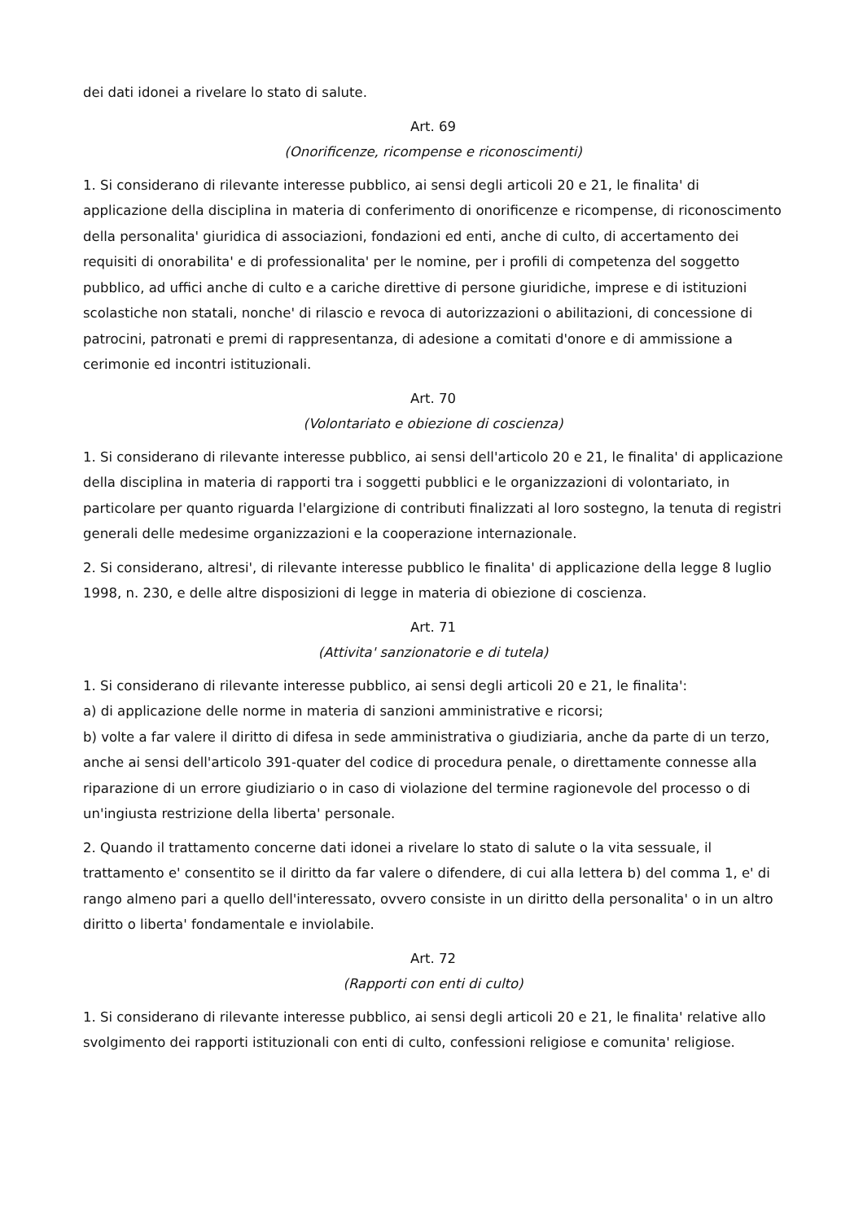dei dati idonei a rivelare lo stato di salute.
Art. 69
(Onorificenze, ricompense e riconoscimenti)
1. Si considerano di rilevante interesse pubblico, ai sensi degli articoli 20 e 21, le finalita' di applicazione della disciplina in materia di conferimento di onorificenze e ricompense, di riconoscimento della personalita' giuridica di associazioni, fondazioni ed enti, anche di culto, di accertamento dei requisiti di onorabilita' e di professionalita' per le nomine, per i profili di competenza del soggetto pubblico, ad uffici anche di culto e a cariche direttive di persone giuridiche, imprese e di istituzioni scolastiche non statali, nonche' di rilascio e revoca di autorizzazioni o abilitazioni, di concessione di patrocini, patronati e premi di rappresentanza, di adesione a comitati d'onore e di ammissione a cerimonie ed incontri istituzionali.
Art. 70
(Volontariato e obiezione di coscienza)
1. Si considerano di rilevante interesse pubblico, ai sensi dell'articolo 20 e 21, le finalita' di applicazione della disciplina in materia di rapporti tra i soggetti pubblici e le organizzazioni di volontariato, in particolare per quanto riguarda l'elargizione di contributi finalizzati al loro sostegno, la tenuta di registri generali delle medesime organizzazioni e la cooperazione internazionale.
2. Si considerano, altresi', di rilevante interesse pubblico le finalita' di applicazione della legge 8 luglio 1998, n. 230, e delle altre disposizioni di legge in materia di obiezione di coscienza.
Art. 71
(Attivita' sanzionatorie e di tutela)
1. Si considerano di rilevante interesse pubblico, ai sensi degli articoli 20 e 21, le finalita':
a) di applicazione delle norme in materia di sanzioni amministrative e ricorsi;
b) volte a far valere il diritto di difesa in sede amministrativa o giudiziaria, anche da parte di un terzo, anche ai sensi dell'articolo 391-quater del codice di procedura penale, o direttamente connesse alla riparazione di un errore giudiziario o in caso di violazione del termine ragionevole del processo o di un'ingiusta restrizione della liberta' personale.
2. Quando il trattamento concerne dati idonei a rivelare lo stato di salute o la vita sessuale, il trattamento e' consentito se il diritto da far valere o difendere, di cui alla lettera b) del comma 1, e' di rango almeno pari a quello dell'interessato, ovvero consiste in un diritto della personalita' o in un altro diritto o liberta' fondamentale e inviolabile.
Art. 72
(Rapporti con enti di culto)
1. Si considerano di rilevante interesse pubblico, ai sensi degli articoli 20 e 21, le finalita' relative allo svolgimento dei rapporti istituzionali con enti di culto, confessioni religiose e comunita' religiose.